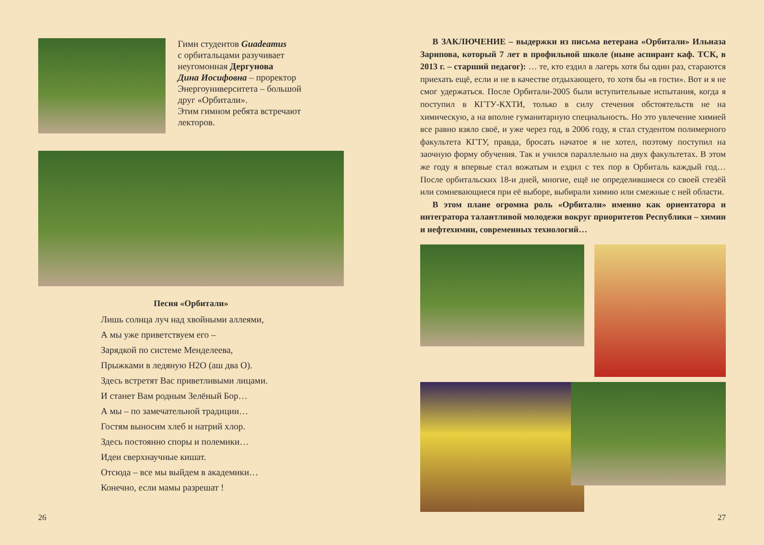Гимн студентов Guadeamus
с орбитальцами разучивает
неугомонная Дергунова
Дина Иосифовна – проректор
Энергоуниверситета – большой
друг «Орбитали».
Этим гимном ребята встречают
лекторов.
Песня «Орбитали»
Лишь солнца луч над хвойными аллеями,
А мы уже приветствуем его –
Зарядкой по системе Менделеева,
Прыжками в ледяную H2O (аш два O).
Здесь встретят Вас приветливыми лицами.
И станет Вам родным Зелёный Бор…
А мы – по замечательной традиции…
Гостям выносим хлеб и натрий хлор.
Здесь постоянно споры и полемики…
Идеи сверхнаучные кишат.
Отсюда – все мы выйдем в академики…
Конечно, если мамы разрешат !
26
В ЗАКЛЮЧЕНИЕ – выдержки из письма ветерана «Орбитали» Ильназа Зарипова, который 7 лет в профильной школе (ныне аспирант каф. ТСК, в 2013 г. – старший педагог): … те, кто ездил в лагерь хотя бы один раз, стараются приехать ещё, если и не в качестве отдыхающего, то хотя бы «в гости». Вот и я не смог удержаться. После Орбитали-2005 были вступительные испытания, когда я поступил в КГТУ-КХТИ, только в силу стечения обстоятельств не на химическую, а на вполне гуманитарную специальность. Но это увлечение химией все равно взяло своё, и уже через год, в 2006 году, я стал студентом полимерного факультета КГТУ, правда, бросать начатое я не хотел, поэтому поступил на заочную форму обучения. Так и учился параллельно на двух факультетах. В этом же году я впервые стал вожатым и ездил с тех пор в Орбиталь каждый год… После орбитальских 18-и дней, многие, ещё не определившиеся со своей стезёй или сомневающиеся при её выборе, выбирали химию или смежные с ней области.
В этом плане огромна роль «Орбитали» именно как ориентатора и интегратора талантливой молодежи вокруг приоритетов Республики – химии и нефтехимии, современных технологий…
27